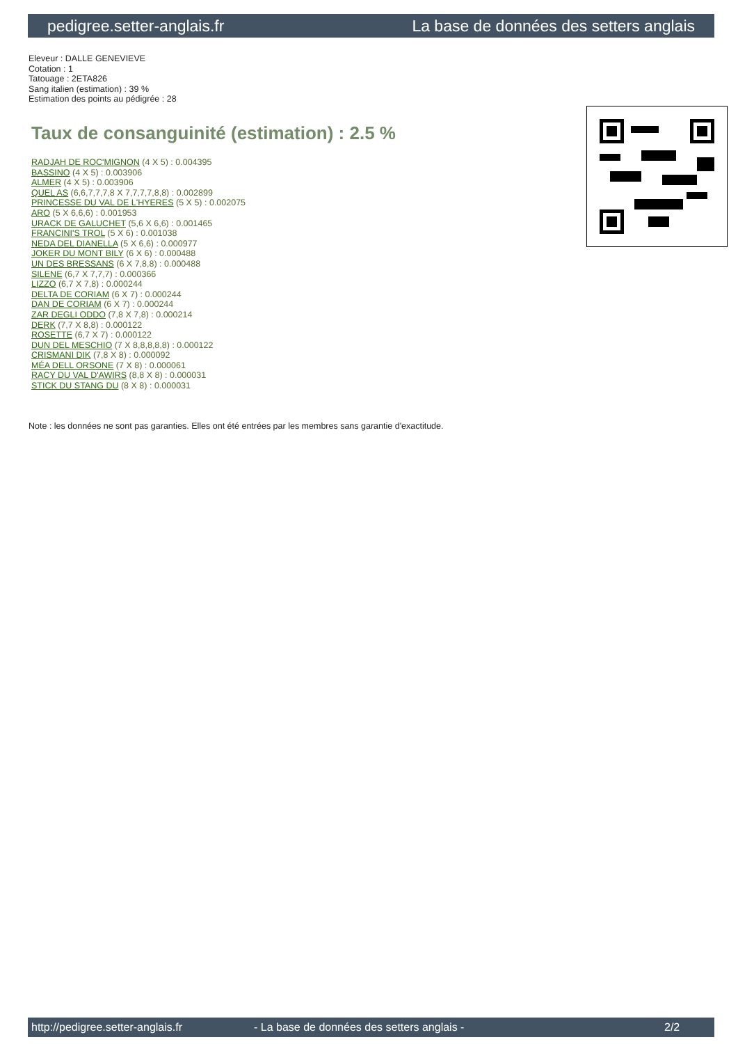pedigree.setter-anglais.fr La base de données des setters anglais
Eleveur : DALLE GENEVIEVE
Cotation : 1
Tatouage : 2ETA826
Sang italien (estimation) : 39 %
Estimation des points au pédigrée : 28
Taux de consanguinité (estimation) : 2.5 %
RADJAH DE ROC'MIGNON (4 X 5) : 0.004395
BASSINO (4 X 5) : 0.003906
ALMER (4 X 5) : 0.003906
QUEL AS (6,6,7,7,7,8 X 7,7,7,7,8,8) : 0.002899
PRINCESSE DU VAL DE L'HYERES (5 X 5) : 0.002075
ARO (5 X 6,6,6) : 0.001953
URACK DE GALUCHET (5,6 X 6,6) : 0.001465
FRANCINI'S TROL (5 X 6) : 0.001038
NEDA DEL DIANELLA (5 X 6,6) : 0.000977
JOKER DU MONT BILY (6 X 6) : 0.000488
UN DES BRESSANS (6 X 7,8,8) : 0.000488
SILENE (6,7 X 7,7,7) : 0.000366
LIZZO (6,7 X 7,8) : 0.000244
DELTA DE CORIAM (6 X 7) : 0.000244
DAN DE CORIAM (6 X 7) : 0.000244
ZAR DEGLI ODDO (7,8 X 7,8) : 0.000214
DERK (7,7 X 8,8) : 0.000122
ROSETTE (6,7 X 7) : 0.000122
DUN DEL MESCHIO (7 X 8,8,8,8,8) : 0.000122
CRISMANI DIK (7,8 X 8) : 0.000092
MÉA DELL ORSONE (7 X 8) : 0.000061
RACY DU VAL D'AWIRS (8,8 X 8) : 0.000031
STICK DU STANG DU (8 X 8) : 0.000031
Note : les données ne sont pas garanties. Elles ont été entrées par les membres sans garantie d'exactitude.
http://pedigree.setter-anglais.fr - La base de données des setters anglais - 2/2